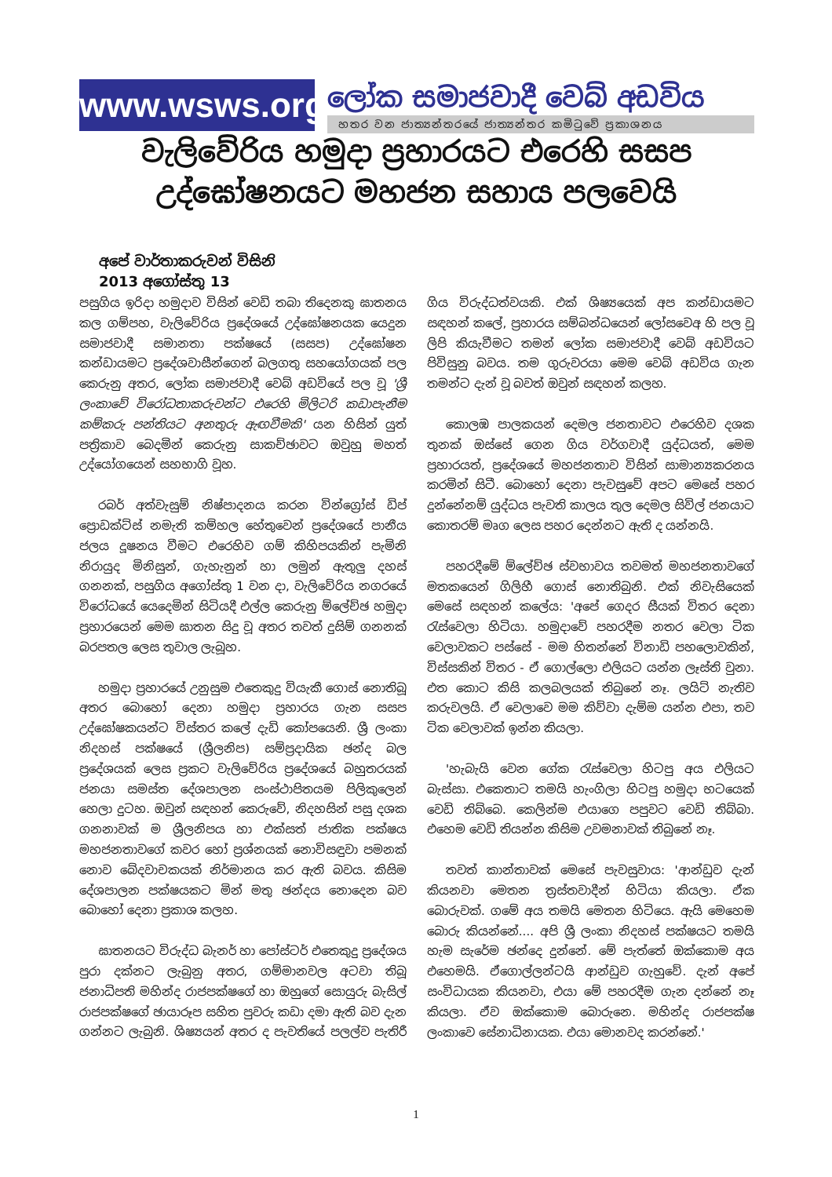www.wsws.org
ලෝක සමාජවාදී වෙබ් අඩවිය
හතර වන ජාත්‍යන්තරයේ ජාත්‍යන්තර කමිටුවේ ප්‍රකාශනය
වැලිවේරිය හමුදා ප්‍රහාරයට එරෙහි සසප
උද්ඝෝෂනයට මහජන සහාය පලවෙයි
අපේ වාර්තාකරුවන් විසිනි
2013 අගෝස්තු 13
පසුගිය ඉරිදා හමුදාව විසින් වෙඩි තබා තිදෙනකු ඝාතනය කල ගම්පහ, වැලිවේරිය ප්‍රදේශයේ උද්ඝෝෂනයක යෙදුන සමාජවාදී සමානතා පක්ෂයේ (සසප) උද්ඝෝෂන කන්ඩායමට ප්‍රදේශවාසීන්ගෙන් බලගතු සහයෝගයක් පල කෙරුනු අතර, ලෝක සමාජවාදී වෙබ් අඩවියේ පල වූ 'ශ්‍රී ලංකාවේ විරෝධතාකරුවන්ට එරෙහි මිලිටරි කඩාපැනීම කම්කරු පන්තියට අනතුරු ඇඟවීමකි' යන හිසින් යුත් පත්‍රිකාව බෙදමින් කෙරුනු සාකච්ඡාවට ඔවුහු මහත් උද්යෝගයෙන් සහභාගි වූහ.
රබර් අත්වැසුම් නිෂ්පාදනය කරන වින්ග්‍රෝස් ඩිප් ප්‍රොඩක්ට්ස් නමැති කම්හල හේතුවෙන් ප්‍රදේශයේ පානීය ජලය දූෂනය වීමට එරෙහිව ගම් කිහිපයකින් පැමිනි නිරායුද මිනිසුන්, ගැහැනුන් හා ලමුන් ඇතුලු දහස් ගනනක්, පසුගිය අගෝස්තු 1 වන දා, වැලිවේරිය නගරයේ විරෝධයේ යෙදෙමින් සිටියදී එල්ල කෙරුනු ම්ලේච්ඡ හමුදා ප්‍රහාරයෙන් මෙම ඝාතන සිදු වූ අතර තවත් දුසිම් ගනනක් බරපතල ලෙස තුවාල ලැබූහ.
හමුදා ප්‍රහාරයේ උනුසුම එතෙකුදු වියැකී ගොස් නොතිබූ අතර බොහෝ දෙනා හමුදා ප්‍රහාරය ගැන සසප උද්ඝෝෂකයන්ට විස්තර කලේ දැඩි කෝපයෙනි. ශ්‍රී ලංකා නිදහස් පක්ෂයේ (ශ්‍රීලනිප) සම්ප්‍රදායික ඡන්ද බල ප්‍රදේශයක් ලෙස ප්‍රකට වැලිවේරිය ප්‍රදේශයේ බහුතරයක් ජනයා සමස්ත දේශපාලන සංස්ථාපිතයම පිලිකුලෙන් හෙලා දුටහ. ඔවුන් සඳහන් කෙරුවේ, නිදහසින් පසු දශක ගනනාවක් ම ශ්‍රීලනිපය හා එක්සත් ජාතික පක්ෂය මහජනතාවගේ කවර හෝ ප්‍රශ්නයක් නොවිසඳුවා පමනක් නොව බේදවාචකයක් නිර්මානය කර ඇති බවය. කිසිම දේශපාලන පක්ෂයකට මින් මතු ඡන්දය නොදෙන බව බොහෝ දෙනා ප්‍රකාශ කලහ.
ඝාතනයට විරුද්ධ බැනර් හා පෝස්ටර් එතෙකුදු ප්‍රදේශය පුරා දක්නට ලැබුනු අතර, ගම්මානවල අටවා තිබූ ජනාධිපති මහින්ද රාජපක්ෂගේ හා ඔහුගේ සොයුරු බැසිල් රාජපක්ෂගේ ඡායාරූප සහිත පුවරු කඩා දමා ඇති බව දැන ගන්නට ලැබුනි. ශිෂ්‍යයන් අතර ද පැවතියේ පලල්ව පැතිරී ගිය විරුද්ධත්වයකි. එක් ශිෂ්‍යයෙක් අප කන්ඩායමට සඳහන් කලේ, ප්‍රහාරය සම්බන්ධයෙන් ලෝසවෙඅ හි පල වූ ලිපි කියැවීමට තමන් ලෝක සමාජවාදී වෙබ් අඩවියට පිවිසුනු බවය. තම ගුරුවරයා මෙම වෙබ් අඩවිය ගැන තමන්ට දැන් වූ බවත් ඔවුන් සඳහන් කලහ.
කොලඹ පාලකයන් දෙමල ජනතාවට එරෙහිව දශක තුනක් ඔස්සේ ගෙන ගිය වර්ගවාදී යුද්ධයත්, මෙම ප්‍රහාරයත්, ප්‍රදේශයේ මහජනතාව විසින් සාමාන්‍යකරනය කරමින් සිටී. බොහෝ දෙනා පැවසුවේ අපට මෙසේ පහර දුන්නේනම් යුද්ධය පැවති කාලය තුල දෙමල සිවිල් ජනයාට කොතරම් මෘග ලෙස පහර දෙන්නට ඇති ද යන්නයි.
පහරදීමේ ම්ලේච්ඡ ස්වභාවය තවමත් මහජනතාවගේ මතකයෙන් ගිලිහී ගොස් නොතිබුනි. එක් නිවැසියෙක් මෙසේ සඳහන් කලේය: 'අපේ ගෙදර සීයක් විතර දෙනා රැස්වෙලා හිටියා. හමුදාවේ පහරදීම නතර වෙලා ටික වෙලාවකට පස්සේ - මම හිතන්නේ විනාඩි පහලොවකින්, විස්සකින් විතර - ඒ ගොල්ලො එලියට යන්න ලෑස්ති වුනා. එත කොට කිසි කලබලයක් තිබුනේ නෑ. ලයිට් නැතිව කරුවලයි. ඒ වෙලාවෙ මම කිව්වා දැම්ම යන්න එපා, තව ටික වෙලාවක් ඉන්න කියලා.
'හැබැයි වෙන ගේක රැස්වෙලා හිටපු අය එලියට බැස්සා. එකෙතාට තමයි හැංගිලා හිටපු හමුදා භටයෙක් වෙඩි තිබ්බෙ. කෙලින්ම එයාගෙ පපුවට වෙඩි තිබ්බා. එහෙම වෙඩි තියන්න කිසිම උවමනාවක් තිබුනේ නෑ.
තවත් කාන්තාවක් මෙසේ පැවසුවාය: 'ආන්ඩුව දැන් කියනවා මෙතන ත්‍රස්තවාදීන් හිටියා කියලා. ඒක බොරුවක්. ගමේ අය තමයි මෙතන හිටියෙ. ඇයි මෙහෙම බොරු කියන්නේ.... අපි ශ්‍රී ලංකා නිදහස් පක්ෂයට තමයි හැම සැරේම ඡන්දෙ දුන්නේ. මේ පැත්තේ ඔක්කොම අය එහෙමයි. ඒගොල්ලන්ටයි ආන්ඩුව ගැහුවේ. දැන් අපේ සංවිධායක කියනවා, එයා මේ පහරදීම ගැන දන්නේ නෑ කියලා. ඒව ඔක්කොම බොරුනෙ. මහින්ද රාජපක්ෂ ලංකාවෙ සේනාධිනායක. එයා මොනවද කරන්නේ.'
1